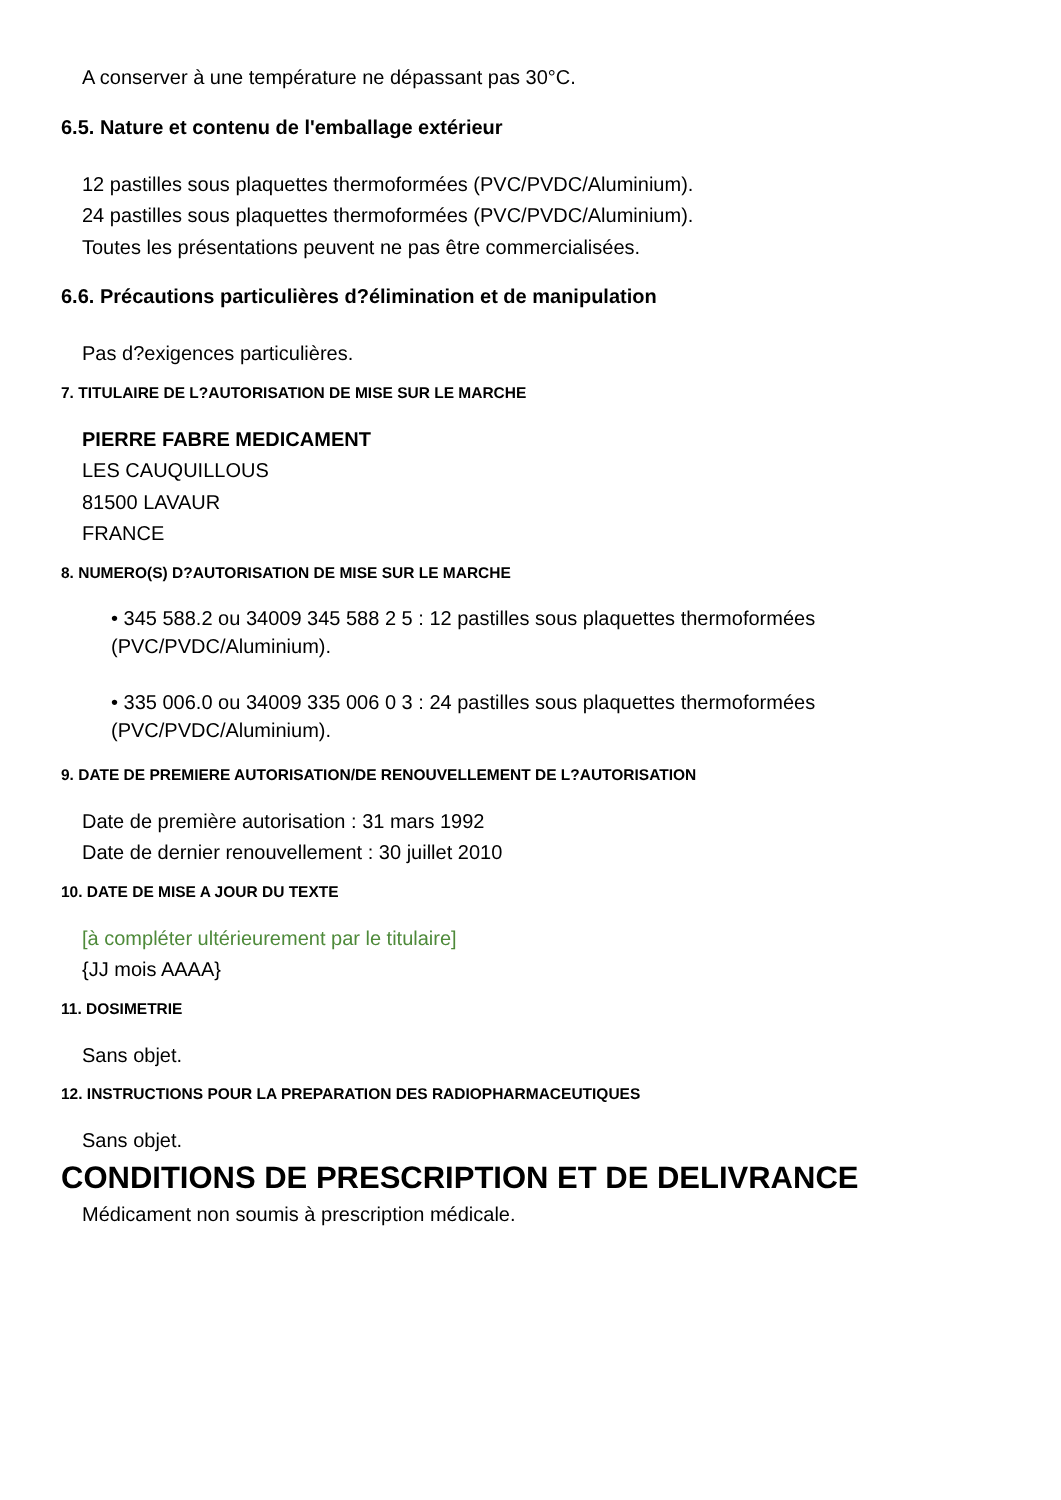A conserver à une température ne dépassant pas 30°C.
6.5. Nature et contenu de l'emballage extérieur
12 pastilles sous plaquettes thermoformées (PVC/PVDC/Aluminium).
24 pastilles sous plaquettes thermoformées (PVC/PVDC/Aluminium).
Toutes les présentations peuvent ne pas être commercialisées.
6.6. Précautions particulières d?élimination et de manipulation
Pas d?exigences particulières.
7. TITULAIRE DE L?AUTORISATION DE MISE SUR LE MARCHE
PIERRE FABRE MEDICAMENT
LES CAUQUILLOUS
81500 LAVAUR
FRANCE
8. NUMERO(S) D?AUTORISATION DE MISE SUR LE MARCHE
• 345 588.2 ou 34009 345 588 2 5 : 12 pastilles sous plaquettes thermoformées (PVC/PVDC/Aluminium).
• 335 006.0 ou 34009 335 006 0 3 : 24 pastilles sous plaquettes thermoformées (PVC/PVDC/Aluminium).
9. DATE DE PREMIERE AUTORISATION/DE RENOUVELLEMENT DE L?AUTORISATION
Date de première autorisation : 31 mars 1992
Date de dernier renouvellement : 30 juillet 2010
10. DATE DE MISE A JOUR DU TEXTE
[à compléter ultérieurement par le titulaire]
{JJ mois AAAA}
11. DOSIMETRIE
Sans objet.
12. INSTRUCTIONS POUR LA PREPARATION DES RADIOPHARMACEUTIQUES
Sans objet.
CONDITIONS DE PRESCRIPTION ET DE DELIVRANCE
Médicament non soumis à prescription médicale.